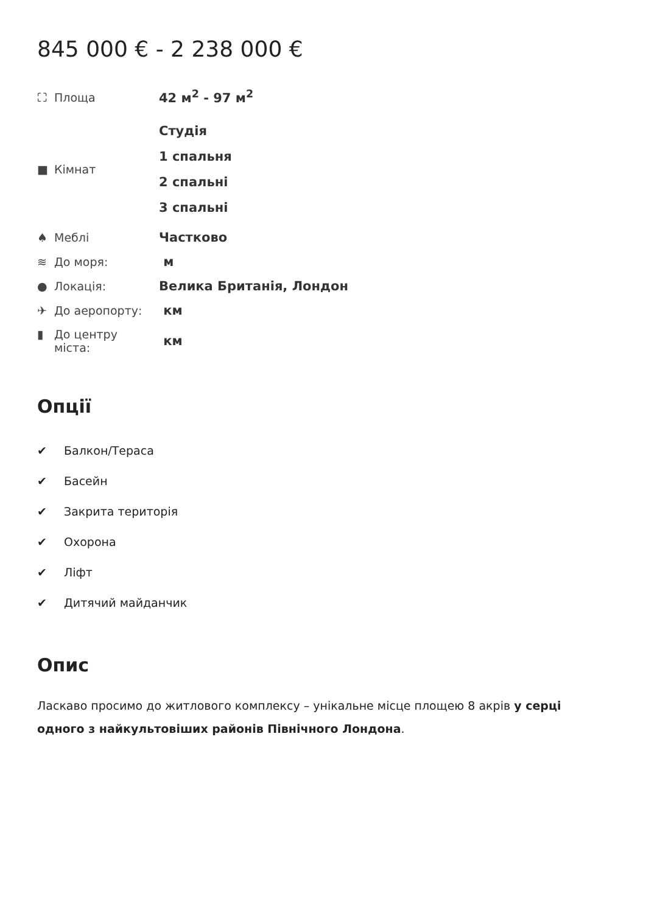845 000 € - 2 238 000 €
| ⛶ Площа | 42 м<sup>2</sup> - 97 м<sup>2</sup> |
| ■ Кімнат | Студія 1 спальня 2 спальні 3 спальні |
| ♠ Меблі | Частково |
| ≋ До моря: | м |
| ● Локація: | Велика Британія, Лондон |
| ✈ До аеропорту: | км |
| ▮ До центру міста: | км |
Опції
✔ Балкон/Тераса
✔ Басейн
✔ Закрита територія
✔ Охорона
✔ Ліфт
✔ Дитячий майданчик
Опис
Ласкаво просимо до житлового комплексу – унікальне місце площею 8 акрів у серці одного з найкультовіших районів Північного Лондона.